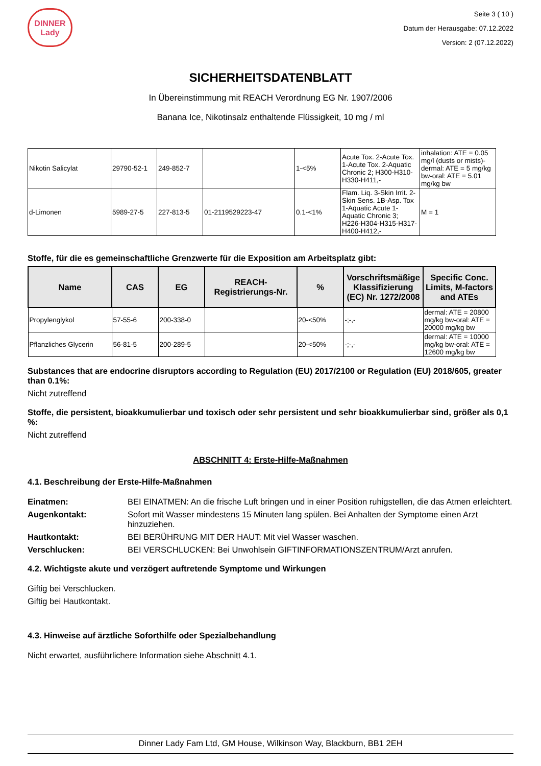DINNER
Lady
Seite 3 ( 10 )
Datum der Herausgabe: 07.12.2022
Version: 2 (07.12.2022)
SICHERHEITSDATENBLATT
In Übereinstimmung mit REACH Verordnung EG Nr. 1907/2006
Banana Ice, Nikotinsalz enthaltende Flüssigkeit, 10 mg / ml
| Nikotin Salicylat | 29790-52-1 | 249-852-7 | | 1-<5% | Acute Tox. 2-Acute Tox. 1-Acute Tox. 2-Aquatic Chronic 2; H300-H310-H330-H411,- | inhalation: ATE = 0.05 mg/l (dusts or mists)-dermal: ATE = 5 mg/kg bw-oral: ATE = 5.01 mg/kg bw |
| d-Limonen | 5989-27-5 | 227-813-5 | 01-2119529223-47 | 0.1-<1% | Flam. Liq. 3-Skin Irrit. 2-Skin Sens. 1B-Asp. Tox 1-Aquatic Acute 1-Aquatic Chronic 3; H226-H304-H315-H317-H400-H412,- | M = 1 |
Stoffe, für die es gemeinschaftliche Grenzwerte für die Exposition am Arbeitsplatz gibt:
| Name | CAS | EG | REACH-Registrierungs-Nr. | % | Vorschriftsmäßige Klassifizierung (EC) Nr. 1272/2008 | Specific Conc. Limits, M-factors and ATEs |
| --- | --- | --- | --- | --- | --- | --- |
| Propylenglykol | 57-55-6 | 200-338-0 | | 20-<50% | -;-,- | dermal: ATE = 20800 mg/kg bw-oral: ATE = 20000 mg/kg bw |
| Pflanzliches Glycerin | 56-81-5 | 200-289-5 | | 20-<50% | -;-,- | dermal: ATE = 10000 mg/kg bw-oral: ATE = 12600 mg/kg bw |
Substances that are endocrine disruptors according to Regulation (EU) 2017/2100 or Regulation (EU) 2018/605, greater than 0.1%:
Nicht zutreffend
Stoffe, die persistent, bioakkumulierbar und toxisch oder sehr persistent und sehr bioakkumulierbar sind, größer als 0,1 %:
Nicht zutreffend
ABSCHNITT 4: Erste-Hilfe-Maßnahmen
4.1. Beschreibung der Erste-Hilfe-Maßnahmen
Einatmen: BEI EINATMEN: An die frische Luft bringen und in einer Position ruhigstellen, die das Atmen erleichtert.
Augenkontakt: Sofort mit Wasser mindestens 15 Minuten lang spülen. Bei Anhalten der Symptome einen Arzt hinzuziehen.
Hautkontakt: BEI BERÜHRUNG MIT DER HAUT: Mit viel Wasser waschen.
Verschlucken: BEI VERSCHLUCKEN: Bei Unwohlsein GIFTINFORMATIONSZENTRUM/Arzt anrufen.
4.2. Wichtigste akute und verzögert auftretende Symptome und Wirkungen
Giftig bei Verschlucken.
Giftig bei Hautkontakt.
4.3. Hinweise auf ärztliche Soforthilfe oder Spezialbehandlung
Nicht erwartet, ausführlichere Information siehe Abschnitt 4.1.
Dinner Lady Fam Ltd, GM House, Wilkinson Way, Blackburn, BB1 2EH